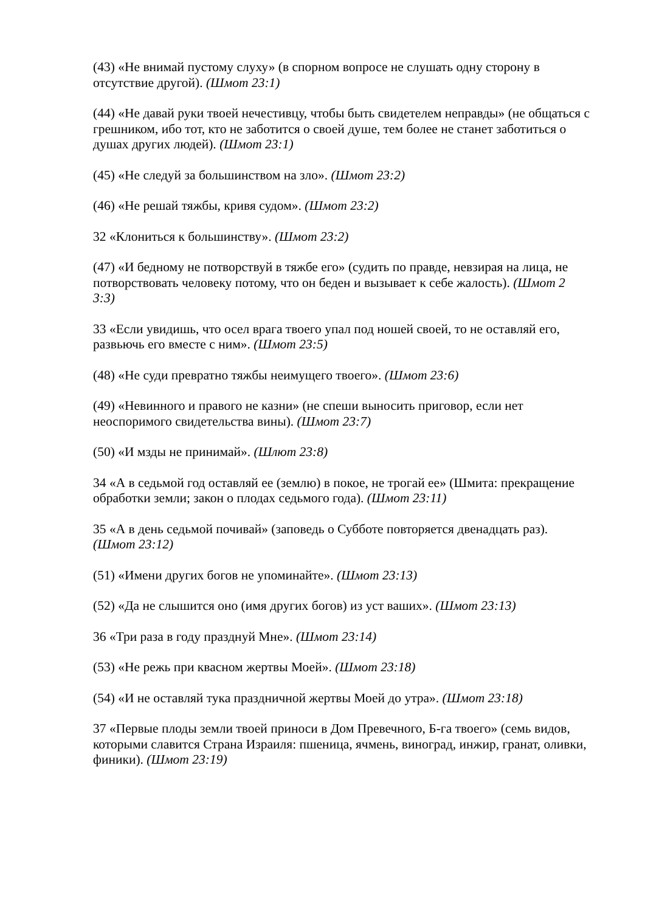(43) «Не внимай пустому слуху» (в спорном вопросе не слушать одну сторону в отсутствие другой). (Шмот 23:1)
(44) «Не давай руки твоей нечестивцу, чтобы быть свидетелем неправды» (не общаться с грешником, ибо тот, кто не заботится о своей душе, тем более не станет заботиться о душах других людей). (Шмот 23:1)
(45) «Не следуй за большинством на зло». (Шмот 23:2)
(46) «Не решай тяжбы, кривя судом». (Шмот 23:2)
32 «Клониться к большинству». (Шмот 23:2)
(47) «И бедному не потворствуй в тяжбе его» (судить по правде, невзирая на лица, не потворствовать человеку потому, что он беден и вызывает к себе жалость). (Шмот 2 3:3)
33 «Если увидишь, что осел врага твоего упал под ношей своей, то не оставляй его, развьючь его вместе с ним». (Шмот 23:5)
(48) «Не суди превратно тяжбы неимущего твоего». (Шмот 23:6)
(49) «Невинного и правого не казни» (не спеши выносить приговор, если нет неоспоримого свидетельства вины). (Шмот 23:7)
(50) «И мзды не принимай». (Шлют 23:8)
34 «А в седьмой год оставляй ее (землю) в покое, не трогай ее» (Шмита: прекращение обработки земли; закон о плодах седьмого года). (Шмот 23:11)
35 «А в день седьмой почивай» (заповедь о Субботе повторяется двенадцать раз). (Шмот 23:12)
(51) «Имени других богов не упоминайте». (Шмот 23:13)
(52) «Да не слышится оно (имя других богов) из уст ваших». (Шмот 23:13)
36 «Три раза в году празднуй Мне». (Шмот 23:14)
(53) «Не режь при квасном жертвы Моей». (Шмот 23:18)
(54) «И не оставляй тука праздничной жертвы Моей до утра». (Шмот 23:18)
37 «Первые плоды земли твоей приноси в Дом Превечного, Б-га твоего» (семь видов, которыми славится Страна Израиля: пшеница, ячмень, виноград, инжир, гранат, оливки, финики). (Шмот 23:19)